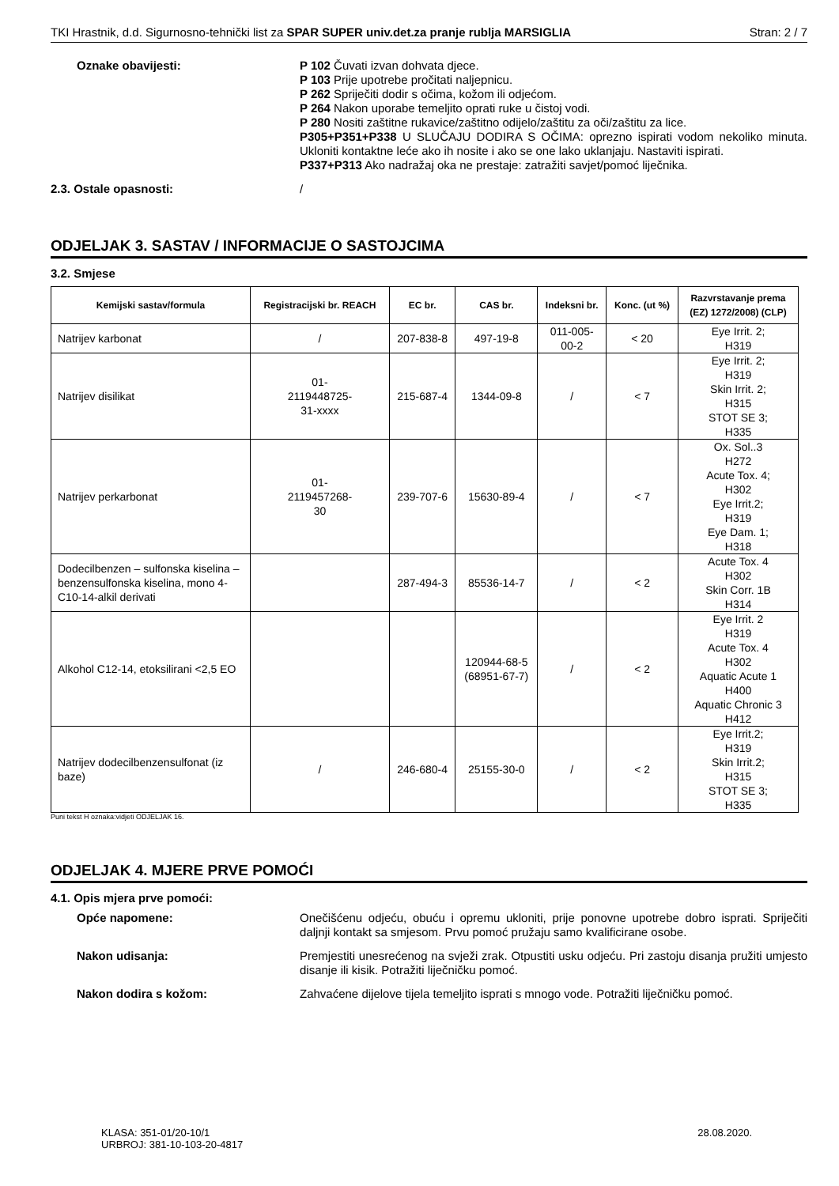TKI Hrastnik, d.d. Sigurnosno-tehnički list za SPAR SUPER univ.det.za pranje rublja MARSIGLIA Stran: 2 / 7
Oznake obavijesti:
P 102 Čuvati izvan dohvata djece.
P 103 Prije upotrebe pročitati naljepnicu.
P 262 Spriječiti dodir s očima, kožom ili odjećom.
P 264 Nakon uporabe temeljito oprati ruke u čistoj vodi.
P 280 Nositi zaštitne rukavice/zaštitno odijelo/zaštitu za oči/zaštitu za lice.
P305+P351+P338 U SLUČAJU DODIRA S OČIMA: oprezno ispirati vodom nekoliko minuta. Ukloniti kontaktne leće ako ih nosite i ako se one lako uklanjaju. Nastaviti ispirati.
P337+P313 Ako nadražaj oka ne prestaje: zatražiti savjet/pomoć liječnika.
2.3. Ostale opasnosti:
/
ODJELJAK 3. SASTAV / INFORMACIJE O SASTOJCIMA
3.2. Smjese
| Kemijski sastav/formula | Registracijski br. REACH | EC br. | CAS br. | Indeksni br. | Konc. (ut %) | Razvrstavanje prema (EZ) 1272/2008) (CLP) |
| --- | --- | --- | --- | --- | --- | --- |
| Natrijev karbonat | / | 207-838-8 | 497-19-8 | 011-005- 00-2 | < 20 | Eye Irrit. 2; H319 |
| Natrijev disilikat | 01- 2119448725- 31-xxxx | 215-687-4 | 1344-09-8 | / | < 7 | Eye Irrit. 2; H319 Skin Irrit. 2; H315 STOT SE 3; H335 |
| Natrijev perkarbonat | 01- 2119457268- 30 | 239-707-6 | 15630-89-4 | / | < 7 | Ox. Sol..3 H272 Acute Tox. 4; H302 Eye Irrit.2; H319 Eye Dam. 1; H318 |
| Dodecilbenzen – sulfonska kiselina – benzensulfonska kiselina, mono 4-C10-14-alkil derivati | | 287-494-3 | 85536-14-7 | / | < 2 | Acute Tox. 4 H302 Skin Corr. 1B H314 |
| Alkohol C12-14, etoksilirani <2,5 EO | | | 120944-68-5 (68951-67-7) | / | < 2 | Eye Irrit. 2 H319 Acute Tox. 4 H302 Aquatic Acute 1 H400 Aquatic Chronic 3 H412 |
| Natrijev dodecilbenzensulfonat (iz baze) | / | 246-680-4 | 25155-30-0 | / | < 2 | Eye Irrit.2; H319 Skin Irrit.2; H315 STOT SE 3; H335 |
Puni tekst H oznaka:vidjeti ODJELJAK 16.
ODJELJAK 4. MJERE PRVE POMOĆI
4.1. Opis mjera prve pomoći:
Opće napomene:
Onečišćenu odjeću, obuću i opremu ukloniti, prije ponovne upotrebe dobro isprati. Spriječiti daljnji kontakt sa smjesom. Prvu pomoć pružaju samo kvalificirane osobe.
Nakon udisanja:
Premjestiti unesrećenog na svježi zrak. Otpustiti usku odjeću. Pri zastoju disanja pružiti umjesto disanje ili kisik. Potražiti liječničku pomoć.
Nakon dodira s kožom:
Zahvaćene dijelove tijela temeljito isprati s mnogo vode. Potražiti liječničku pomoć.
KLASA: 351-01/20-10/1
URBROJ: 381-10-103-20-4817
28.08.2020.